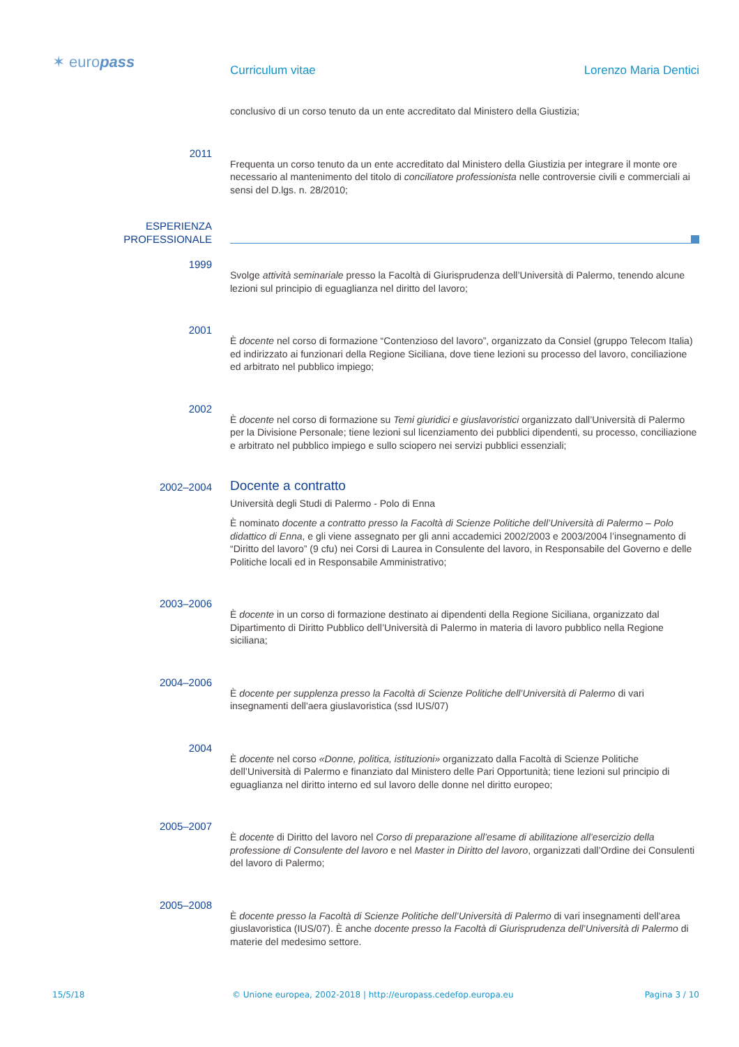✶ europass Curriculum vitae Lorenzo Maria Dentici
conclusivo di un corso tenuto da un ente accreditato dal Ministero della Giustizia;
2011
Frequenta un corso tenuto da un ente accreditato dal Ministero della Giustizia per integrare il monte ore necessario al mantenimento del titolo di conciliatore professionista nelle controversie civili e commerciali ai sensi del D.lgs. n. 28/2010;
ESPERIENZA
PROFESSIONALE
1999
Svolge attività seminariale presso la Facoltà di Giurisprudenza dell’Università di Palermo, tenendo alcune lezioni sul principio di eguaglianza nel diritto del lavoro;
2001
È docente nel corso di formazione “Contenzioso del lavoro”, organizzato da Consiel (gruppo Telecom Italia) ed indirizzato ai funzionari della Regione Siciliana, dove tiene lezioni su processo del lavoro, conciliazione ed arbitrato nel pubblico impiego;
2002
È docente nel corso di formazione su Temi giuridici e giuslavoristici organizzato dall’Università di Palermo per la Divisione Personale; tiene lezioni sul licenziamento dei pubblici dipendenti, su processo, conciliazione e arbitrato nel pubblico impiego e sullo sciopero nei servizi pubblici essenziali;
2002–2004
Docente a contratto
Università degli Studi di Palermo - Polo di Enna
È nominato docente a contratto presso la Facoltà di Scienze Politiche dell’Università di Palermo – Polo didattico di Enna, e gli viene assegnato per gli anni accademici 2002/2003 e 2003/2004 l’insegnamento di “Diritto del lavoro” (9 cfu) nei Corsi di Laurea in Consulente del lavoro, in Responsabile del Governo e delle Politiche locali ed in Responsabile Amministrativo;
2003–2006
È docente in un corso di formazione destinato ai dipendenti della Regione Siciliana, organizzato dal Dipartimento di Diritto Pubblico dell’Università di Palermo in materia di lavoro pubblico nella Regione siciliana;
2004–2006
È docente per supplenza presso la Facoltà di Scienze Politiche dell’Università di Palermo di vari insegnamenti dell'aera giuslavoristica (ssd IUS/07)
2004
È docente nel corso «Donne, politica, istituzioni» organizzato dalla Facoltà di Scienze Politiche dell’Università di Palermo e finanziato dal Ministero delle Pari Opportunità; tiene lezioni sul principio di eguaglianza nel diritto interno ed sul lavoro delle donne nel diritto europeo;
2005–2007
È docente di Diritto del lavoro nel Corso di preparazione all’esame di abilitazione all’esercizio della professione di Consulente del lavoro e nel Master in Diritto del lavoro, organizzati dall’Ordine dei Consulenti del lavoro di Palermo;
2005–2008
È docente presso la Facoltà di Scienze Politiche dell’Università di Palermo di vari insegnamenti dell'area giuslavoristica (IUS/07). È anche docente presso la Facoltà di Giurisprudenza dell’Università di Palermo di materie del medesimo settore.
15/5/18 © Unione europea, 2002-2018 | http://europass.cedefop.europa.eu Pagina 3 / 10